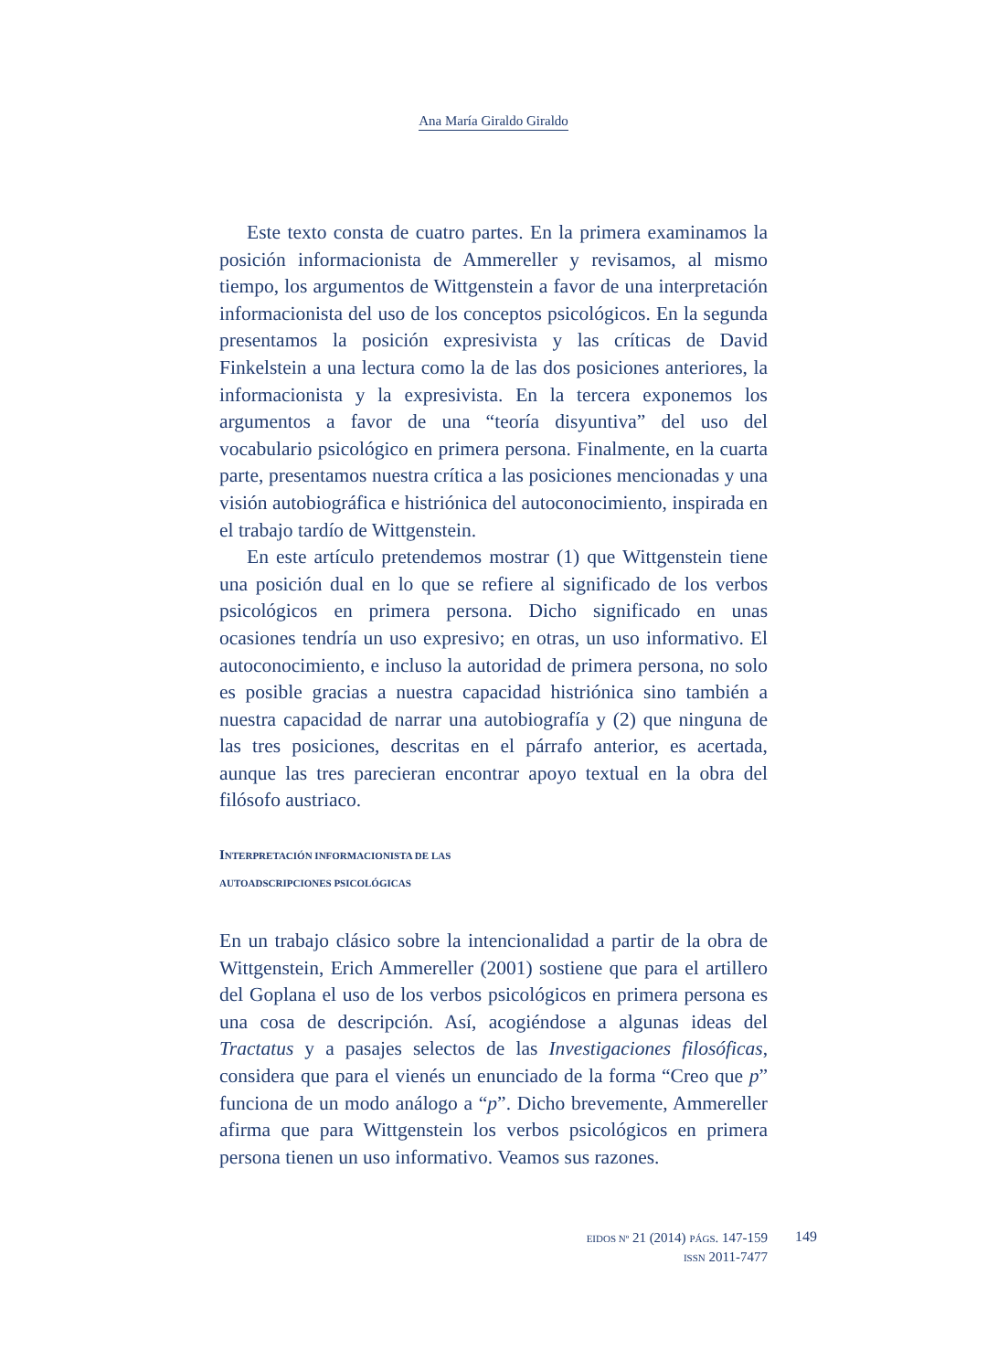Ana María Giraldo Giraldo
Este texto consta de cuatro partes. En la primera examinamos la posición informacionista de Ammereller y revisamos, al mismo tiempo, los argumentos de Wittgenstein a favor de una interpretación informacionista del uso de los conceptos psicológicos. En la segunda presentamos la posición expresivista y las críticas de David Finkelstein a una lectura como la de las dos posiciones anteriores, la informacionista y la expresivista. En la tercera exponemos los argumentos a favor de una “teoría disyuntiva” del uso del vocabulario psicológico en primera persona. Finalmente, en la cuarta parte, presentamos nuestra crítica a las posiciones mencionadas y una visión autobiográfica e histriónica del autoconocimiento, inspirada en el trabajo tardío de Wittgenstein.
En este artículo pretendemos mostrar (1) que Wittgenstein tiene una posición dual en lo que se refiere al significado de los verbos psicológicos en primera persona. Dicho significado en unas ocasiones tendría un uso expresivo; en otras, un uso informativo. El autoconocimiento, e incluso la autoridad de primera persona, no solo es posible gracias a nuestra capacidad histriónica sino también a nuestra capacidad de narrar una autobiografía y (2) que ninguna de las tres posiciones, descritas en el párrafo anterior, es acertada, aunque las tres parecieran encontrar apoyo textual en la obra del filósofo austriaco.
INTERPRETACIÓN INFORMACIONISTA DE LAS
AUTOADSCRIPCIONES PSICOLÓGICAS
En un trabajo clásico sobre la intencionalidad a partir de la obra de Wittgenstein, Erich Ammereller (2001) sostiene que para el artillero del Goplana el uso de los verbos psicológicos en primera persona es una cosa de descripción. Así, acogiéndose a algunas ideas del Tractatus y a pasajes selectos de las Investigaciones filosóficas, considera que para el vienés un enunciado de la forma “Creo que p” funciona de un modo análogo a “p”. Dicho brevemente, Ammereller afirma que para Wittgenstein los verbos psicológicos en primera persona tienen un uso informativo. Veamos sus razones.
EIDOS Nº 21 (2014) PÁGS. 147-159
ISSN 2011-7477
149